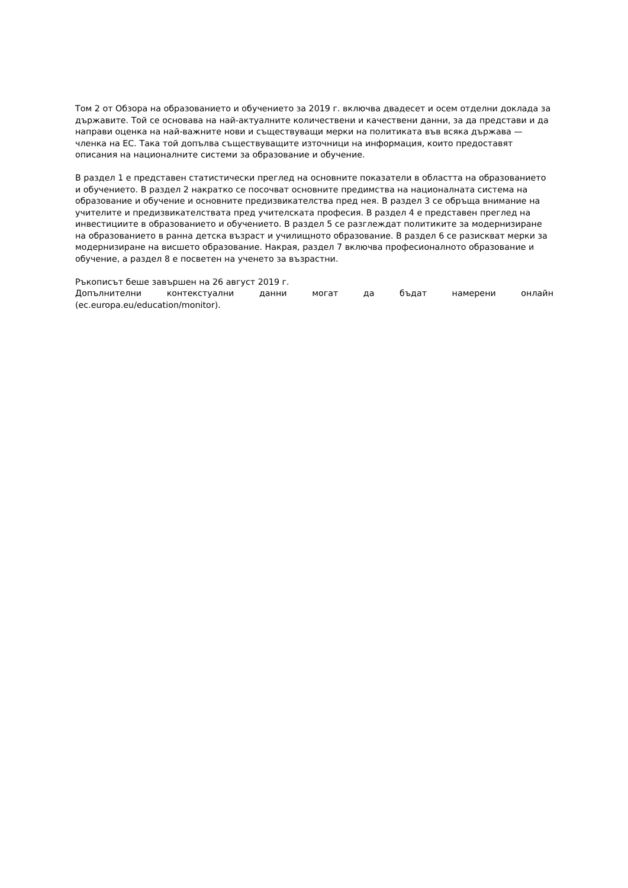Том 2 от Обзора на образованието и обучението за 2019 г. включва двадесет и осем отделни доклада за държавите. Той се основава на най-актуалните количествени и качествени данни, за да представи и да направи оценка на най-важните нови и съществуващи мерки на политиката във всяка държава — членка на ЕС. Така той допълва съществуващите източници на информация, които предоставят описания на националните системи за образование и обучение.
В раздел 1 е представен статистически преглед на основните показатели в областта на образованието и обучението. В раздел 2 накратко се посочват основните предимства на националната система на образование и обучение и основните предизвикателства пред нея. В раздел 3 се обръща внимание на учителите и предизвикателствата пред учителската професия. В раздел 4 е представен преглед на инвестициите в образованието и обучението. В раздел 5 се разглеждат политиките за модернизиране на образованието в ранна детска възраст и училищното образование. В раздел 6 се разискват мерки за модернизиране на висшето образование. Накрая, раздел 7 включва професионалното образование и обучение, а раздел 8 е посветен на ученето за възрастни.
Ръкописът беше завършен на 26 август 2019 г.
Допълнителни контекстуални данни могат да бъдат намерени онлайн
(ec.europa.eu/education/monitor).